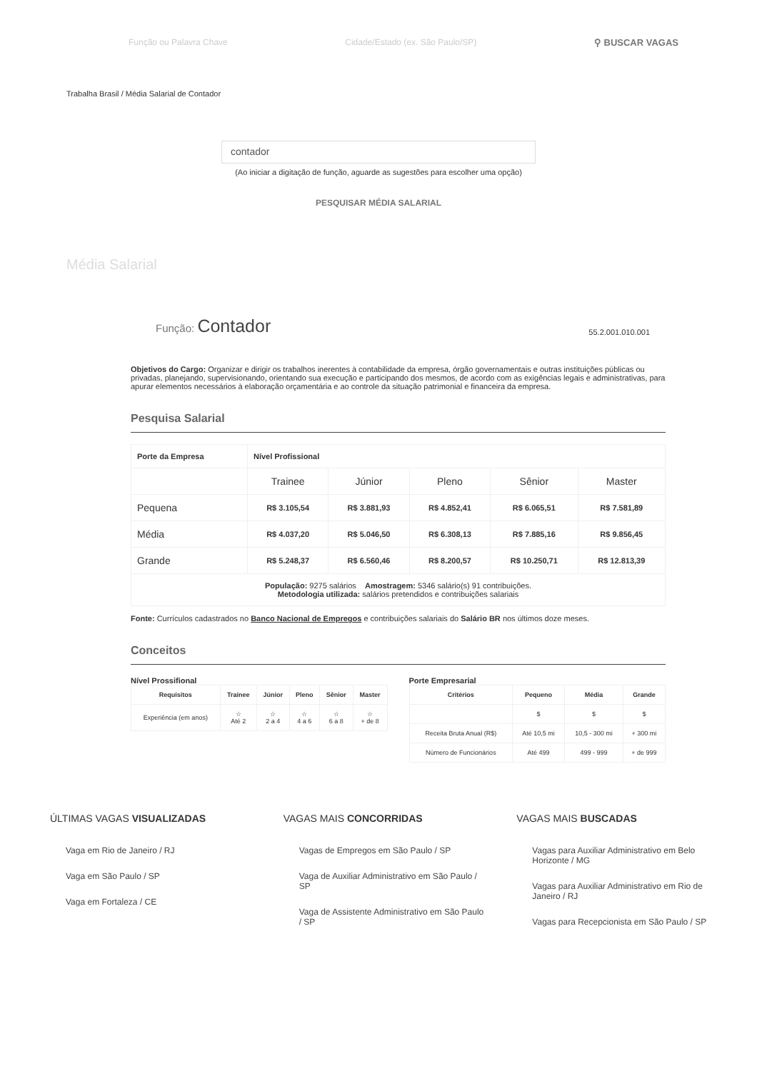Função ou Palavra Chave Cidade/Estado (ex. São Paulo/SP) ⚲ BUSCAR VAGAS
Trabalha Brasil / Média Salarial de Contador
contador
(Ao iniciar a digitação de função, aguarde as sugestões para escolher uma opção)
PESQUISAR MÉDIA SALARIAL
Média Salarial
Função: Contador
55.2.001.010.001
Objetivos do Cargo: Organizar e dirigir os trabalhos inerentes à contabilidade da empresa, órgão governamentais e outras instituições públicas ou privadas, planejando, supervisionando, orientando sua execução e participando dos mesmos, de acordo com as exigências legais e administrativas, para apurar elementos necessários à elaboração orçamentária e ao controle da situação patrimonial e financeira da empresa.
Pesquisa Salarial
| Porte da Empresa | Nível Profissional | | | | |
| | Trainee | Júnior | Pleno | Sênior | Master |
| Pequena | R$ 3.105,54 | R$ 3.881,93 | R$ 4.852,41 | R$ 6.065,51 | R$ 7.581,89 |
| Média | R$ 4.037,20 | R$ 5.046,50 | R$ 6.308,13 | R$ 7.885,16 | R$ 9.856,45 |
| Grande | R$ 5.248,37 | R$ 6.560,46 | R$ 8.200,57 | R$ 10.250,71 | R$ 12.813,39 |
| População: 9275 salários Amostragem: 5346 salário(s) 91 contribuições. Metodologia utilizada: salários pretendidos e contribuições salariais | | | | | |
Fonte: Currículos cadastrados no Banco Nacional de Empregos e contribuições salariais do Salário BR nos últimos doze meses.
Conceitos
Nível Prossifional
| Requisitos | Trainee | Júnior | Pleno | Sênior | Master |
| --- | --- | --- | --- | --- | --- |
| Experiência (em anos) | ☆ Até 2 | ☆ 2 a 4 | ☆ 4 a 6 | ☆ 6 a 8 | ☆ + de 8 |
Porte Empresarial
| Critérios | Pequeno | Média | Grande |
| --- | --- | --- | --- |
| | $ | $ | $ |
| Receita Bruta Anual (R$) | Até 10,5 mi | 10,5 - 300 mi | + 300 mi |
| Número de Funcionários | Até 499 | 499 - 999 | + de 999 |
ÚLTIMAS VAGAS VISUALIZADAS
Vaga em Rio de Janeiro / RJ
Vaga em São Paulo / SP
Vaga em Fortaleza / CE
VAGAS MAIS CONCORRIDAS
Vagas de Empregos em São Paulo / SP
Vaga de Auxiliar Administrativo em São Paulo / SP
Vaga de Assistente Administrativo em São Paulo / SP
VAGAS MAIS BUSCADAS
Vagas para Auxiliar Administrativo em Belo Horizonte / MG
Vagas para Auxiliar Administrativo em Rio de Janeiro / RJ
Vagas para Recepcionista em São Paulo / SP